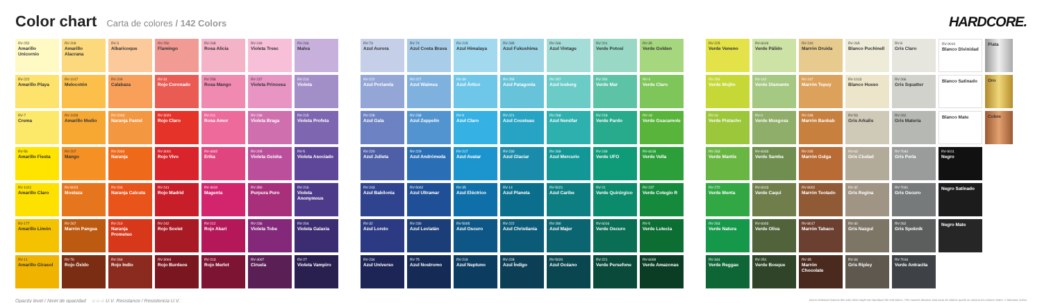Color chart Carta de colores / 142 Colors
HARDCORE.
RV-252
Amarillo Unicornio
RV-222
Amarillo Playa
RV-7
Crema
RV-56
Amarillo Fiesta
RV-1021
Amarillo Claro
RV-177
Amarillo Limón
RV-11
Amarillo Girasol
RV-209
Amarillo Alacrana
RV-1017
Melocotón
RV-1028
Amarillo Medio
RV-207
Mango
RV-8023
Mostaza
RV-267
Marrón Pangea
RV-76
Rojo Óxido
RV-3
Albaricoque
RV-209
Calabaza
RV-2003
Naranja Pastel
RV-2004
Naranja
RV-206
Naranja Calcuta
RV-210
Naranja Prometeo
RV-260
Rojo Indio
RV-250
Flamingo
RV-31
Rojo Coronado
RV-3020
Rojo Claro
RV-3001
Rojo Vivo
RV-241
Rojo Madrid
RV-242
Rojo Soviet
RV-3004
Rojo Burdeos
RV-248
Rosa Alicia
RV-258
Rosa Mango
RV-211
Rosa Amor
RV-4002
Erika
RV-4010
Magenta
RV-212
Rojo Akari
RV-213
Rojo Merlot
RV-249
Violeta Tresc
RV-237
Violeta Princesa
RV-239
Violeta Braga
RV-205
Violeta Geisha
RV-350
Purpura Puro
RV-236
Violeta Tobe
RV-4007
Ciruela
RV-246
Malva
RV-214
Violeta
RV-215
Violeta Profeta
RV-5
Violeta Asociado
RV-216
Violeta Anonymous
RV-204
Violeta Galaxia
RV-27
Violeta Vampiro
RV-73
Azul Aurora
RV-222
Azul Porlanda
RV-228
Azul Gala
RV-220
Azul Julieta
RV-243
Azul Babilonia
RV-32
Azul Loreto
RV-234
Azul Universo
RV-74
Azul Costa Brava
RV-227
Azul Waimea
RV-238
Azul Zeppelin
RV-229
Azul Andrómeda
RV-5002
Azul Ultramar
RV-230
Azul Leviatán
RV-75
Azul Nostromo
RV-215
Azul Himalaya
RV-39
Azul Ártico
RV-9
Azul Claro
RV-217
Azul Avatar
RV-35
Azul Eléctrico
RV-5005
Azul Oscuro
RV-219
Azul Neptuno
RV-285
Azul Fukushima
RV-255
Azul Patagonia
RV-221
Azul Cousteau
RV-230
Azul Glaciar
RV-14
Azul Planeta
RV-222
Azul Christiania
RV-228
Azul Índigo
RV-266
Azul Vintage
RV-257
Azul Iceberg
RV-268
Azul Nenúfar
RV-269
Azul Mercurio
RV-5021
Azul Caribe
RV-280
Azul Majer
RV-5020
Azul Océano
RV-201
Verde Potosí
RV-254
Verde Mar
RV-218
Verde Pardo
RV-249
Verde UFO
RV-21
Verde Quirúrgico
RV-6016
Verde Oscuro
RV-221
Verde Persefone
RV-35
Verde Golden
RV-4
Verde Claro
RV-18
Verde Guacamole
RV-6018
Verde Vella
RV-237
Verde Cotegio R
RV-5
Verde Lutecia
RV-6009
Verde Amazonas
RV-225
Verde Veneno
RV-256
Verde Mojito
RV-16
Verde Pistacho
RV-263
Verde Mantis
RV-272
Verde Menta
RV-263
Verde Natura
RV-344
Verde Reggae
RV-6019
Verde Pálido
RV-162
Verde Diamante
RV-0
Verde Musgosa
RV-6003
Verde Samba
RV-6013
Verde Caqui
RV-6003
Verde Oliva
RV-251
Verde Bosque
RV-240
Marrón Druida
RV-247
Marrón Tepuy
RV-248
Marrón Baobab
RV-245
Marrón Gulga
RV-8002
Marrón Teotado
RV-8017
Marrón Tabaco
RV-35
Marrón Chocolate
RV-265
Blanco Puchinell
RV-1013
Blanco Hueso
RV-53
Gris Arkalis
RV-63
Gris Ciudad
RV-42
Gris Regina
RV-40
Gris Nazgul
RV-34
Gris Ripley
RV-8
Gris Claro
RV-266
Gris Squatter
RV-262
Gris Materia
RV-7040
Gris Perla
RV-7031
Gris Oscuro
RV-262
Gris Spoknik
RV-7016
Verde Antracita
RV-9010
Blanco Divinidad
Blanco Satinado
Blanco Mate
RV-9011
Negro
Negro Satinado
Negro Mate
Plata
Oro
Cobre
Opacity level / Nivel de opacidad ☆☆☆ U.V. Resistance / Resistencia U.V.
Due to technical reasons this color chart might not reproduce the real colors. / Por razones técnicas esta carta de colores puede no mostrar los colores reales. © Montana Colors